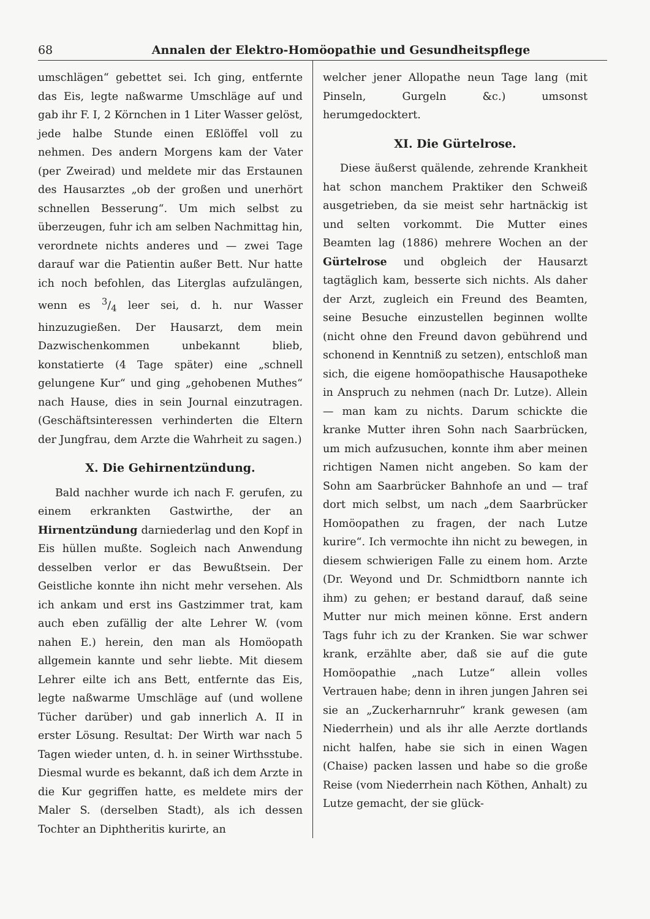68 Annalen der Elektro-Homöopathie und Gesundheitspflege
umschlägen“ gebettet sei. Ich ging, entfernte das Eis, legte naßwarme Umschläge auf und gab ihr F. I, 2 Körnchen in 1 Liter Wasser gelöst, jede halbe Stunde einen Eßlöffel voll zu nehmen. Des andern Morgens kam der Vater (per Zweirad) und meldete mir das Erstaunen des Hausarztes „ob der großen und unerhört schnellen Besserung“. Um mich selbst zu überzeugen, fuhr ich am selben Nachmittag hin, verordnete nichts anderes und — zwei Tage darauf war die Patientin außer Bett. Nur hatte ich noch befohlen, das Literglas aufzulängen, wenn es 3/4 leer sei, d. h. nur Wasser hinzuzugießen. Der Hausarzt, dem mein Dazwischenkommen unbekannt blieb, konstatierte (4 Tage später) eine „schnell gelungene Kur“ und ging „gehobenen Muthes“ nach Hause, dies in sein Journal einzutragen. (Geschäftsinteressen verhinderten die Eltern der Jungfrau, dem Arzte die Wahrheit zu sagen.)
X. Die Gehirnentzündung.
Bald nachher wurde ich nach F. gerufen, zu einem erkrankten Gastwirthe, der an Hirnentzündung darniederlag und den Kopf in Eis hüllen mußte. Sogleich nach Anwendung desselben verlor er das Bewußtsein. Der Geistliche konnte ihn nicht mehr versehen. Als ich ankam und erst ins Gastzimmer trat, kam auch eben zufällig der alte Lehrer W. (vom nahen E.) herein, den man als Homöopath allgemein kannte und sehr liebte. Mit diesem Lehrer eilte ich ans Bett, entfernte das Eis, legte naßwarme Umschläge auf (und wollene Tücher darüber) und gab innerlich A. II in erster Lösung. Resultat: Der Wirth war nach 5 Tagen wieder unten, d. h. in seiner Wirthsstube. Diesmal wurde es bekannt, daß ich dem Arzte in die Kur gegriffen hatte, es meldete mirs der Maler S. (derselben Stadt), als ich dessen Tochter an Diphtheritis kurirte, an
welcher jener Allopathe neun Tage lang (mit Pinseln, Gurgeln &c.) umsonst herumgedocktert.
XI. Die Gürtelrose.
Diese äußerst quälende, zehrende Krankheit hat schon manchem Praktiker den Schweiß ausgetrieben, da sie meist sehr hartnäckig ist und selten vorkommt. Die Mutter eines Beamten lag (1886) mehrere Wochen an der Gürtelrose und obgleich der Hausarzt tagtäglich kam, besserte sich nichts. Als daher der Arzt, zugleich ein Freund des Beamten, seine Besuche einzustellen beginnen wollte (nicht ohne den Freund davon gebührend und schonend in Kenntniß zu setzen), entschloß man sich, die eigene homöopathische Hausapotheke in Anspruch zu nehmen (nach Dr. Lutze). Allein — man kam zu nichts. Darum schickte die kranke Mutter ihren Sohn nach Saarbrücken, um mich aufzusuchen, konnte ihm aber meinen richtigen Namen nicht angeben. So kam der Sohn am Saarbrücker Bahnhofe an und — traf dort mich selbst, um nach „dem Saarbrücker Homöopathen zu fragen, der nach Lutze kurire“. Ich vermochte ihn nicht zu bewegen, in diesem schwierigen Falle zu einem hom. Arzte (Dr. Weyond und Dr. Schmidtborn nannte ich ihm) zu gehen; er bestand darauf, daß seine Mutter nur mich meinen könne. Erst andern Tags fuhr ich zu der Kranken. Sie war schwer krank, erzählte aber, daß sie auf die gute Homöopathie „nach Lutze“ allein volles Vertrauen habe; denn in ihren jungen Jahren sei sie an „Zuckerharnruhr“ krank gewesen (am Niederrhein) und als ihr alle Aerzte dortlands nicht halfen, habe sie sich in einen Wagen (Chaise) packen lassen und habe so die große Reise (vom Niederrhein nach Köthen, Anhalt) zu Lutze gemacht, der sie glück-